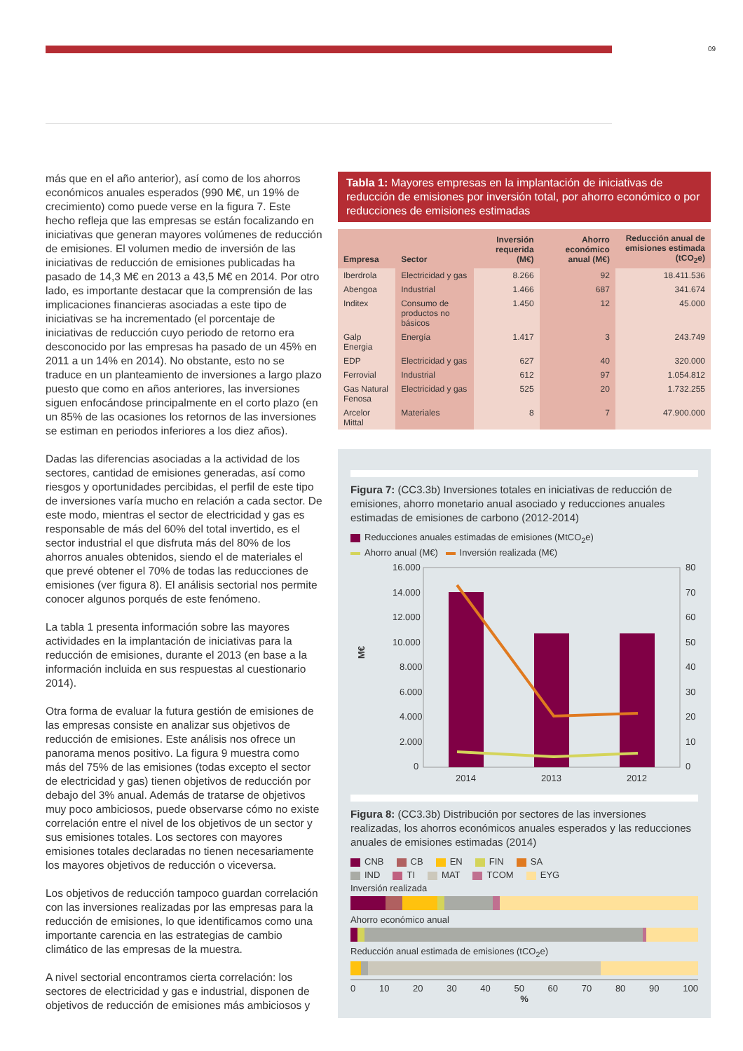09
más que en el año anterior), así como de los ahorros económicos anuales esperados (990 M€, un 19% de crecimiento) como puede verse en la figura 7. Este hecho refleja que las empresas se están focalizando en iniciativas que generan mayores volúmenes de reducción de emisiones. El volumen medio de inversión de las iniciativas de reducción de emisiones publicadas ha pasado de 14,3 M€ en 2013 a 43,5 M€ en 2014. Por otro lado, es importante destacar que la comprensión de las implicaciones financieras asociadas a este tipo de iniciativas se ha incrementado (el porcentaje de iniciativas de reducción cuyo periodo de retorno era desconocido por las empresas ha pasado de un 45% en 2011 a un 14% en 2014). No obstante, esto no se traduce en un planteamiento de inversiones a largo plazo puesto que como en años anteriores, las inversiones siguen enfocándose principalmente en el corto plazo (en un 85% de las ocasiones los retornos de las inversiones se estiman en periodos inferiores a los diez años).
Dadas las diferencias asociadas a la actividad de los sectores, cantidad de emisiones generadas, así como riesgos y oportunidades percibidas, el perfil de este tipo de inversiones varía mucho en relación a cada sector. De este modo, mientras el sector de electricidad y gas es responsable de más del 60% del total invertido, es el sector industrial el que disfruta más del 80% de los ahorros anuales obtenidos, siendo el de materiales el que prevé obtener el 70% de todas las reducciones de emisiones (ver figura 8). El análisis sectorial nos permite conocer algunos porqués de este fenómeno.
La tabla 1 presenta información sobre las mayores actividades en la implantación de iniciativas para la reducción de emisiones, durante el 2013 (en base a la información incluida en sus respuestas al cuestionario 2014).
Otra forma de evaluar la futura gestión de emisiones de las empresas consiste en analizar sus objetivos de reducción de emisiones. Este análisis nos ofrece un panorama menos positivo. La figura 9 muestra como más del 75% de las emisiones (todas excepto el sector de electricidad y gas) tienen objetivos de reducción por debajo del 3% anual. Además de tratarse de objetivos muy poco ambiciosos, puede observarse cómo no existe correlación entre el nivel de los objetivos de un sector y sus emisiones totales. Los sectores con mayores emisiones totales declaradas no tienen necesariamente los mayores objetivos de reducción o viceversa.
Los objetivos de reducción tampoco guardan correlación con las inversiones realizadas por las empresas para la reducción de emisiones, lo que identificamos como una importante carencia en las estrategias de cambio climático de las empresas de la muestra.
A nivel sectorial encontramos cierta correlación: los sectores de electricidad y gas e industrial, disponen de objetivos de reducción de emisiones más ambiciosos y
Tabla 1: Mayores empresas en la implantación de iniciativas de reducción de emisiones por inversión total, por ahorro económico o por reducciones de emisiones estimadas
| Empresa | Sector | Inversión requerida (M€) | Ahorro económico anual (M€) | Reducción anual de emisiones estimada (tCO<sub>2</sub>e) |
| --- | --- | --- | --- | --- |
| Iberdrola | Electricidad y gas | 8.266 | 92 | 18.411.536 |
| Abengoa | Industrial | 1.466 | 687 | 341.674 |
| Inditex | Consumo de productos no básicos | 1.450 | 12 | 45.000 |
| Galp Energia | Energía | 1.417 | 3 | 243.749 |
| EDP | Electricidad y gas | 627 | 40 | 320.000 |
| Ferrovial | Industrial | 612 | 97 | 1.054.812 |
| Gas Natural Fenosa | Electricidad y gas | 525 | 20 | 1.732.255 |
| Arcelor Mittal | Materiales | 8 | 7 | 47.900.000 |
Figura 7: (CC3.3b) Inversiones totales en iniciativas de reducción de emisiones, ahorro monetario anual asociado y reducciones anuales estimadas de emisiones de carbono (2012-2014)
Reducciones anuales estimadas de emisiones (MtCO<sub>2</sub>e)
Ahorro anual (M€) Inversión realizada (M€)
M€
16.000
14.000
12.000
10.000
8.000
6.000
4.000
2.000
0
2014
2013
2012
80
70
60
50
40
30
20
10
0
Figura 8: (CC3.3b) Distribución por sectores de las inversiones realizadas, los ahorros económicos anuales esperados y las reducciones anuales de emisiones estimadas (2014)
CNB CB EN FIN SA
IND TI MAT TCOM EYG
Inversión realizada
Ahorro económico anual
Reducción anual estimada de emisiones (tCO<sub>2</sub>e)
0 10 20 30 40 50 60 70 80 90 100
%